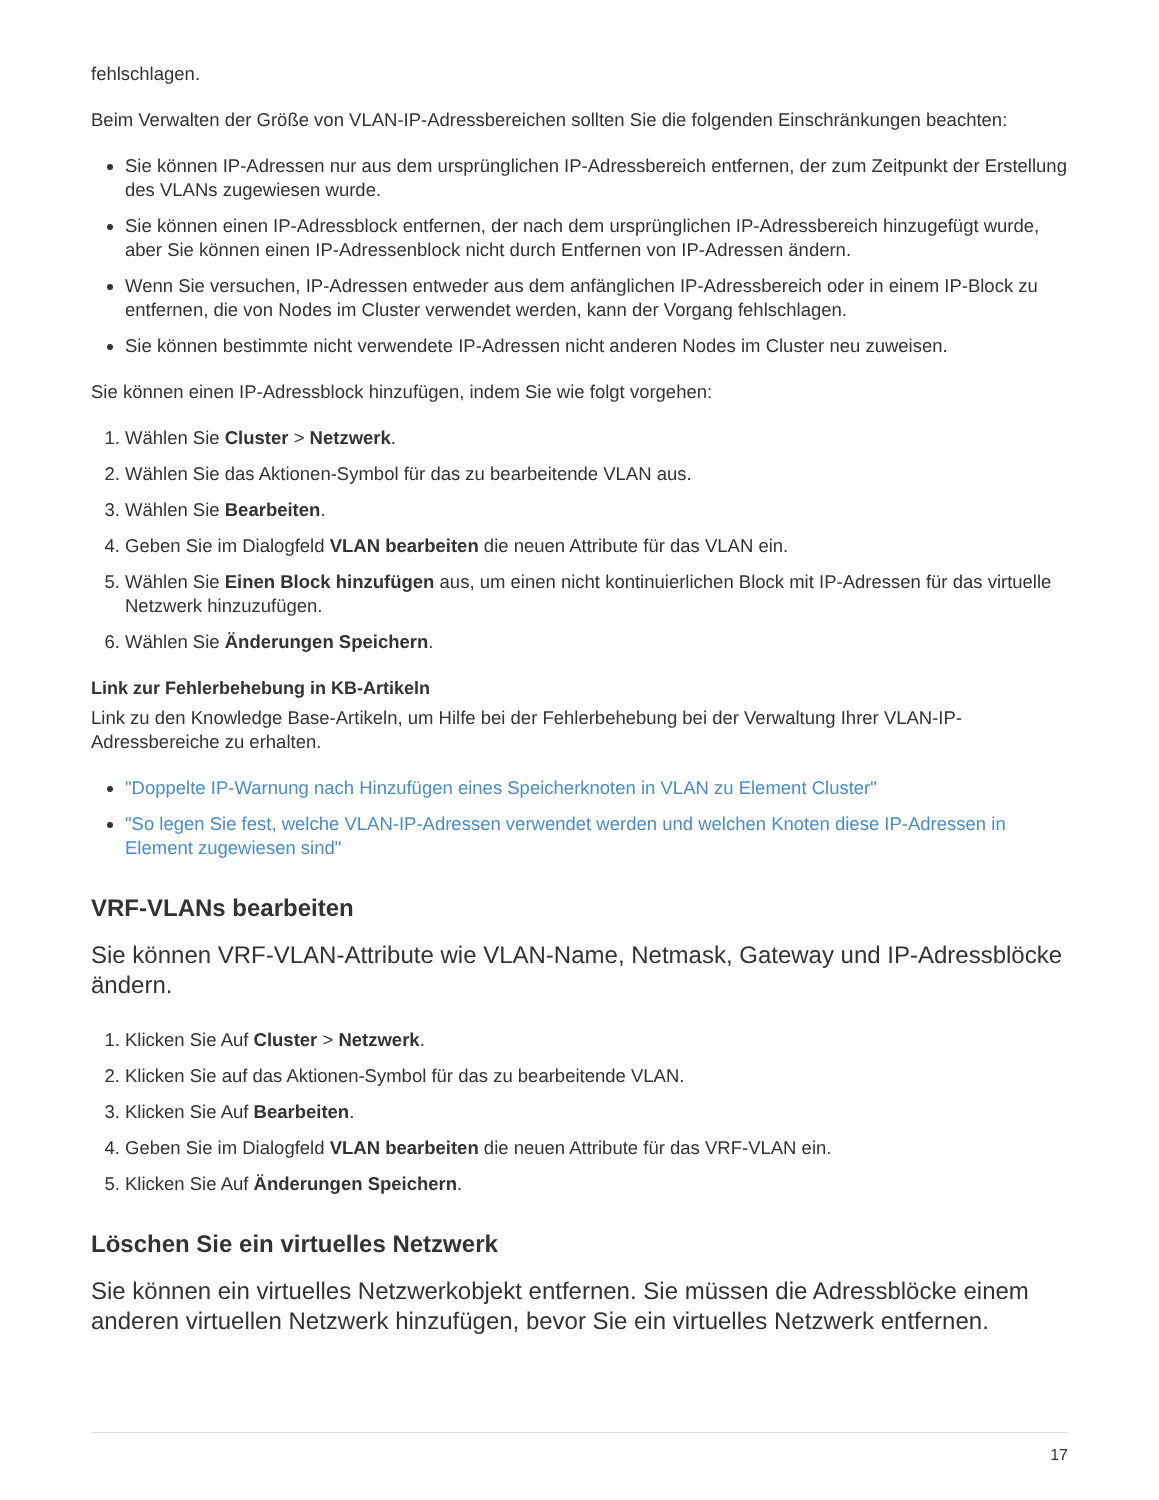fehlschlagen.
Beim Verwalten der Größe von VLAN-IP-Adressbereichen sollten Sie die folgenden Einschränkungen beachten:
Sie können IP-Adressen nur aus dem ursprünglichen IP-Adressbereich entfernen, der zum Zeitpunkt der Erstellung des VLANs zugewiesen wurde.
Sie können einen IP-Adressblock entfernen, der nach dem ursprünglichen IP-Adressbereich hinzugefügt wurde, aber Sie können einen IP-Adressenblock nicht durch Entfernen von IP-Adressen ändern.
Wenn Sie versuchen, IP-Adressen entweder aus dem anfänglichen IP-Adressbereich oder in einem IP-Block zu entfernen, die von Nodes im Cluster verwendet werden, kann der Vorgang fehlschlagen.
Sie können bestimmte nicht verwendete IP-Adressen nicht anderen Nodes im Cluster neu zuweisen.
Sie können einen IP-Adressblock hinzufügen, indem Sie wie folgt vorgehen:
1. Wählen Sie Cluster > Netzwerk.
2. Wählen Sie das Aktionen-Symbol für das zu bearbeitende VLAN aus.
3. Wählen Sie Bearbeiten.
4. Geben Sie im Dialogfeld VLAN bearbeiten die neuen Attribute für das VLAN ein.
5. Wählen Sie Einen Block hinzufügen aus, um einen nicht kontinuierlichen Block mit IP-Adressen für das virtuelle Netzwerk hinzuzufügen.
6. Wählen Sie Änderungen Speichern.
Link zur Fehlerbehebung in KB-Artikeln
Link zu den Knowledge Base-Artikeln, um Hilfe bei der Fehlerbehebung bei der Verwaltung Ihrer VLAN-IP-Adressbereiche zu erhalten.
"Doppelte IP-Warnung nach Hinzufügen eines Speicherknoten in VLAN zu Element Cluster"
"So legen Sie fest, welche VLAN-IP-Adressen verwendet werden und welchen Knoten diese IP-Adressen in Element zugewiesen sind"
VRF-VLANs bearbeiten
Sie können VRF-VLAN-Attribute wie VLAN-Name, Netmask, Gateway und IP-Adressblöcke ändern.
1. Klicken Sie Auf Cluster > Netzwerk.
2. Klicken Sie auf das Aktionen-Symbol für das zu bearbeitende VLAN.
3. Klicken Sie Auf Bearbeiten.
4. Geben Sie im Dialogfeld VLAN bearbeiten die neuen Attribute für das VRF-VLAN ein.
5. Klicken Sie Auf Änderungen Speichern.
Löschen Sie ein virtuelles Netzwerk
Sie können ein virtuelles Netzwerkobjekt entfernen. Sie müssen die Adressblöcke einem anderen virtuellen Netzwerk hinzufügen, bevor Sie ein virtuelles Netzwerk entfernen.
17